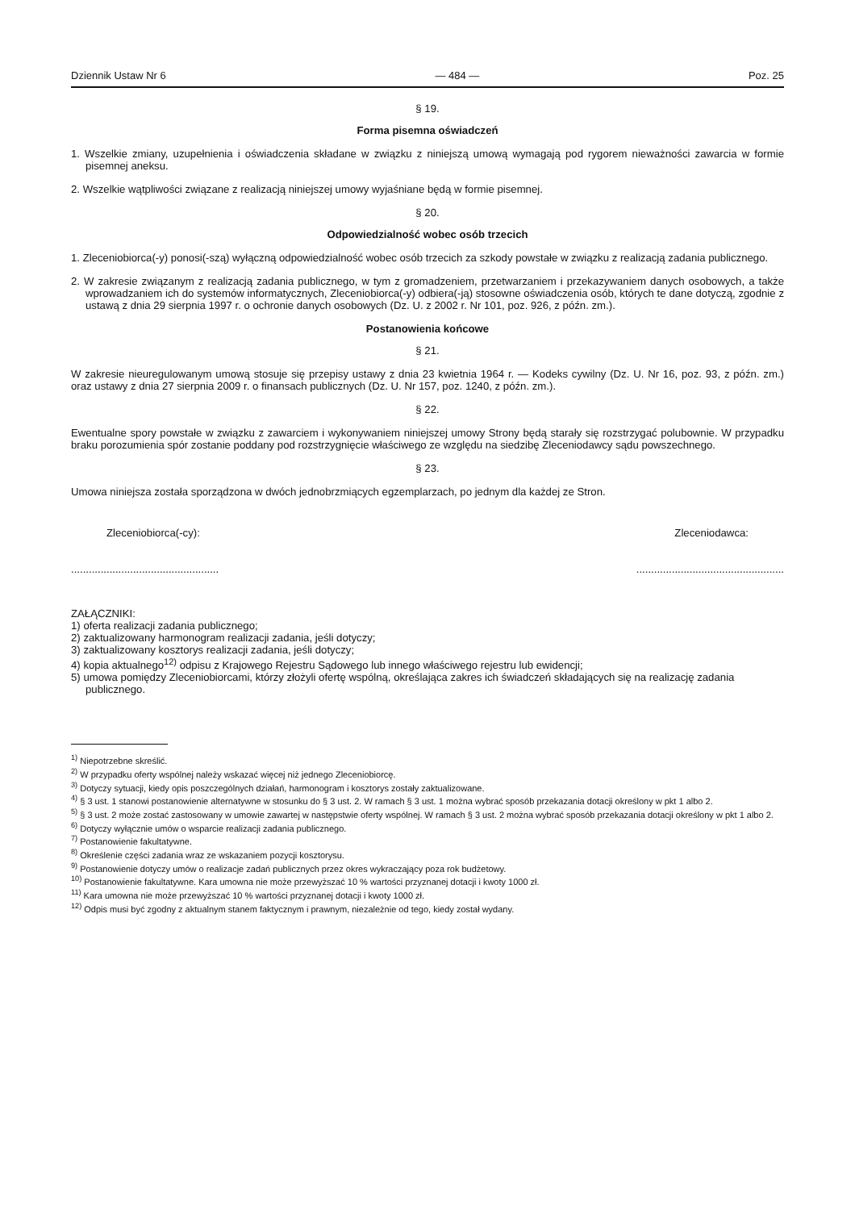Dziennik Ustaw Nr 6 — 484 — Poz. 25
§ 19.
Forma pisemna oświadczeń
1. Wszelkie zmiany, uzupełnienia i oświadczenia składane w związku z niniejszą umową wymagają pod rygorem nieważności zawarcia w formie pisemnej aneksu.
2. Wszelkie wątpliwości związane z realizacją niniejszej umowy wyjaśniane będą w formie pisemnej.
§ 20.
Odpowiedzialność wobec osób trzecich
1. Zleceniobiorca(-y) ponosi(-szą) wyłączną odpowiedzialność wobec osób trzecich za szkody powstałe w związku z realizacją zadania publicznego.
2. W zakresie związanym z realizacją zadania publicznego, w tym z gromadzeniem, przetwarzaniem i przekazywaniem danych osobowych, a także wprowadzaniem ich do systemów informatycznych, Zleceniobiorca(-y) odbiera(-ją) stosowne oświadczenia osób, których te dane dotyczą, zgodnie z ustawą z dnia 29 sierpnia 1997 r. o ochronie danych osobowych (Dz. U. z 2002 r. Nr 101, poz. 926, z późn. zm.).
Postanowienia końcowe
§ 21.
W zakresie nieuregulowanym umową stosuje się przepisy ustawy z dnia 23 kwietnia 1964 r. — Kodeks cywilny (Dz. U. Nr 16, poz. 93, z późn. zm.) oraz ustawy z dnia 27 sierpnia 2009 r. o finansach publicznych (Dz. U. Nr 157, poz. 1240, z późn. zm.).
§ 22.
Ewentualne spory powstałe w związku z zawarciem i wykonywaniem niniejszej umowy Strony będą starały się rozstrzygać polubownie. W przypadku braku porozumienia spór zostanie poddany pod rozstrzygnięcie właściwego ze względu na siedzibę Zleceniodawcy sądu powszechnego.
§ 23.
Umowa niniejsza została sporządzona w dwóch jednobrzmiących egzemplarzach, po jednym dla każdej ze Stron.
Zleceniobiorca(-cy): Zleceniodawca:
....................................................................................................
ZAŁĄCZNIKI:
1) oferta realizacji zadania publicznego;
2) zaktualizowany harmonogram realizacji zadania, jeśli dotyczy;
3) zaktualizowany kosztorys realizacji zadania, jeśli dotyczy;
4) kopia aktualnego<sup>12)</sup> odpisu z Krajowego Rejestru Sądowego lub innego właściwego rejestru lub ewidencji;
5) umowa pomiędzy Zleceniobiorcami, którzy złożyli ofertę wspólną, określająca zakres ich świadczeń składających się na realizację zadania publicznego.
<sup>1)</sup> Niepotrzebne skreślić.
<sup>2)</sup> W przypadku oferty wspólnej należy wskazać więcej niż jednego Zleceniobiorcę.
<sup>3)</sup> Dotyczy sytuacji, kiedy opis poszczególnych działań, harmonogram i kosztorys zostały zaktualizowane.
<sup>4)</sup> § 3 ust. 1 stanowi postanowienie alternatywne w stosunku do § 3 ust. 2. W ramach § 3 ust. 1 można wybrać sposób przekazania dotacji określony w pkt 1 albo 2.
<sup>5)</sup> § 3 ust. 2 może zostać zastosowany w umowie zawartej w następstwie oferty wspólnej. W ramach § 3 ust. 2 można wybrać sposób przekazania dotacji określony w pkt 1 albo 2.
<sup>6)</sup> Dotyczy wyłącznie umów o wsparcie realizacji zadania publicznego.
<sup>7)</sup> Postanowienie fakultatywne.
<sup>8)</sup> Określenie części zadania wraz ze wskazaniem pozycji kosztorysu.
<sup>9)</sup> Postanowienie dotyczy umów o realizacje zadań publicznych przez okres wykraczający poza rok budżetowy.
<sup>10)</sup> Postanowienie fakultatywne. Kara umowna nie może przewyższać 10 % wartości przyznanej dotacji i kwoty 1000 zł.
<sup>11)</sup> Kara umowna nie może przewyższać 10 % wartości przyznanej dotacji i kwoty 1000 zł.
<sup>12)</sup> Odpis musi być zgodny z aktualnym stanem faktycznym i prawnym, niezależnie od tego, kiedy został wydany.